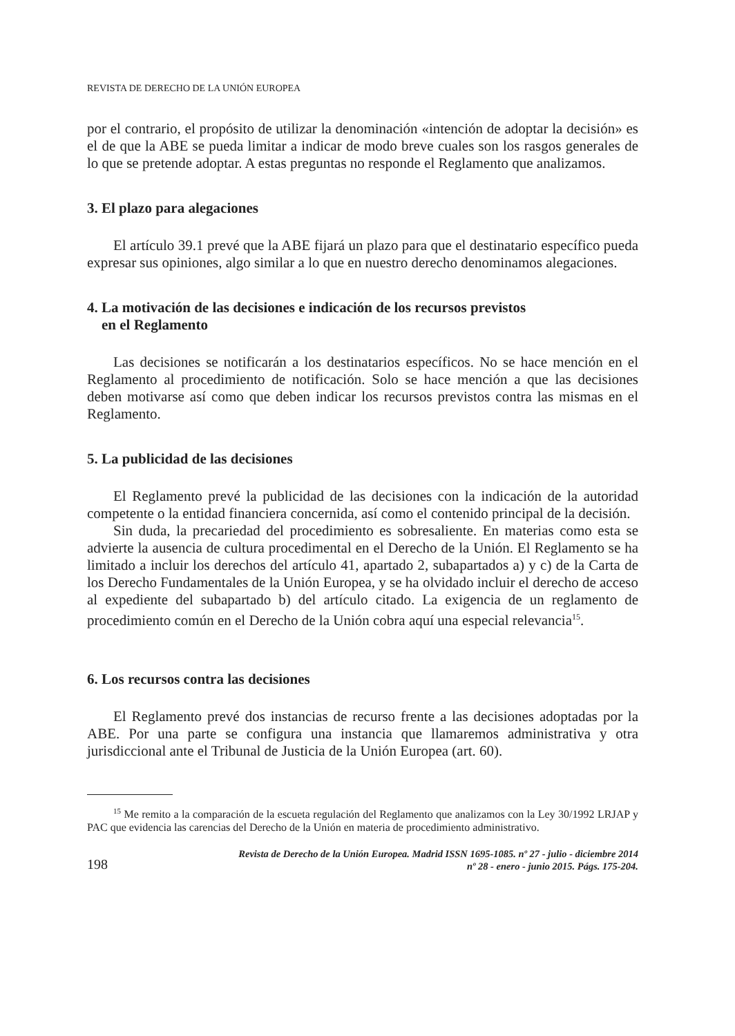REVISTA DE DERECHO DE LA UNIÓN EUROPEA
por el contrario, el propósito de utilizar la denominación «intención de adoptar la decisión» es el de que la ABE se pueda limitar a indicar de modo breve cuales son los rasgos generales de lo que se pretende adoptar. A estas preguntas no responde el Reglamento que analizamos.
3. El plazo para alegaciones
El artículo 39.1 prevé que la ABE fijará un plazo para que el destinatario específico pueda expresar sus opiniones, algo similar a lo que en nuestro derecho denominamos alegaciones.
4. La motivación de las decisiones e indicación de los recursos previstos
en el Reglamento
Las decisiones se notificarán a los destinatarios específicos. No se hace mención en el Reglamento al procedimiento de notificación. Solo se hace mención a que las decisiones deben motivarse así como que deben indicar los recursos previstos contra las mismas en el Reglamento.
5. La publicidad de las decisiones
El Reglamento prevé la publicidad de las decisiones con la indicación de la autoridad competente o la entidad financiera concernida, así como el contenido principal de la decisión.
Sin duda, la precariedad del procedimiento es sobresaliente. En materias como esta se advierte la ausencia de cultura procedimental en el Derecho de la Unión. El Reglamento se ha limitado a incluir los derechos del artículo 41, apartado 2, subapartados a) y c) de la Carta de los Derecho Fundamentales de la Unión Europea, y se ha olvidado incluir el derecho de acceso al expediente del subapartado b) del artículo citado. La exigencia de un reglamento de procedimiento común en el Derecho de la Unión cobra aquí una especial relevancia<sup>15</sup>.
6. Los recursos contra las decisiones
El Reglamento prevé dos instancias de recurso frente a las decisiones adoptadas por la ABE. Por una parte se configura una instancia que llamaremos administrativa y otra jurisdiccional ante el Tribunal de Justicia de la Unión Europea (art. 60).
<sup>15</sup> Me remito a la comparación de la escueta regulación del Reglamento que analizamos con la Ley 30/1992 LRJAP y PAC que evidencia las carencias del Derecho de la Unión en materia de procedimiento administrativo.
198
Revista de Derecho de la Unión Europea. Madrid ISSN 1695-1085. nº 27 - julio - diciembre 2014
nº 28 - enero - junio 2015. Págs. 175-204.